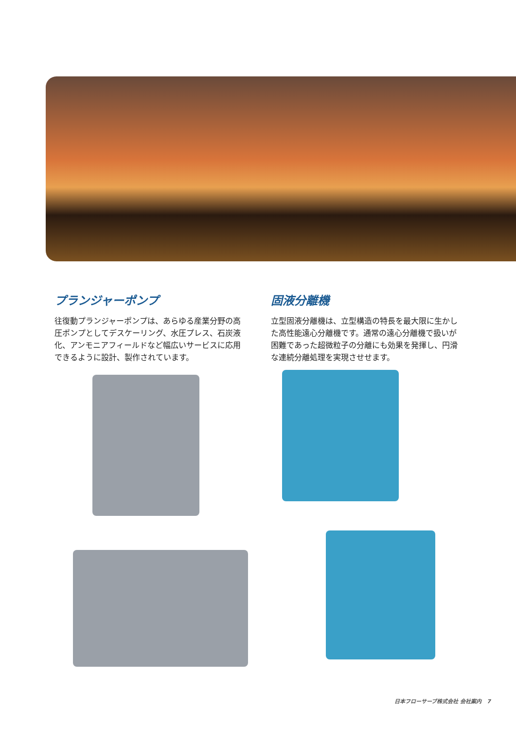プランジャーポンプ
往復動プランジャーポンプは、あらゆる産業分野の高圧ポンプとしてデスケーリング、水圧プレス、石炭液化、アンモニアフィールドなど幅広いサービスに応用できるように設計、製作されています。
固液分離機
立型固液分離機は、立型構造の特長を最大限に生かした高性能遠心分離機です。通常の遠心分離機で扱いが困難であった超微粒子の分離にも効果を発揮し、円滑な連続分離処理を実現させせます。
日本フローサーブ株式会社 会社案内 7